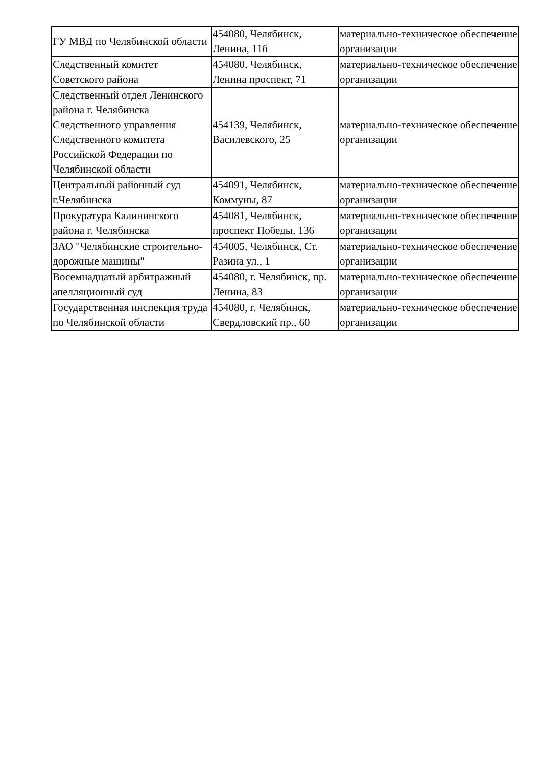| ГУ МВД по Челябинской области | 454080, Челябинск, Ленина, 11б | материально-техническое обеспечение организации |
| Следственный комитет Советского района | 454080, Челябинск, Ленина проспект, 71 | материально-техническое обеспечение организации |
| Следственный отдел Ленинского района г. Челябинска Следственного управления Следственного комитета Российской Федерации по Челябинской области | 454139, Челябинск, Василевского, 25 | материально-техническое обеспечение организации |
| Центральный районный суд г.Челябинска | 454091, Челябинск, Коммуны, 87 | материально-техническое обеспечение организации |
| Прокуратура Калининского района г. Челябинска | 454081, Челябинск, проспект Победы, 136 | материально-техническое обеспечение организации |
| ЗАО "Челябинские строительно-дорожные машины" | 454005, Челябинск, Ст. Разина ул., 1 | материально-техническое обеспечение организации |
| Восемнадцатый арбитражный апелляционный суд | 454080, г. Челябинск, пр. Ленина, 83 | материально-техническое обеспечение организации |
| Государственная инспекция труда по Челябинской области | 454080, г. Челябинск, Свердловский пр., 60 | материально-техническое обеспечение организации |